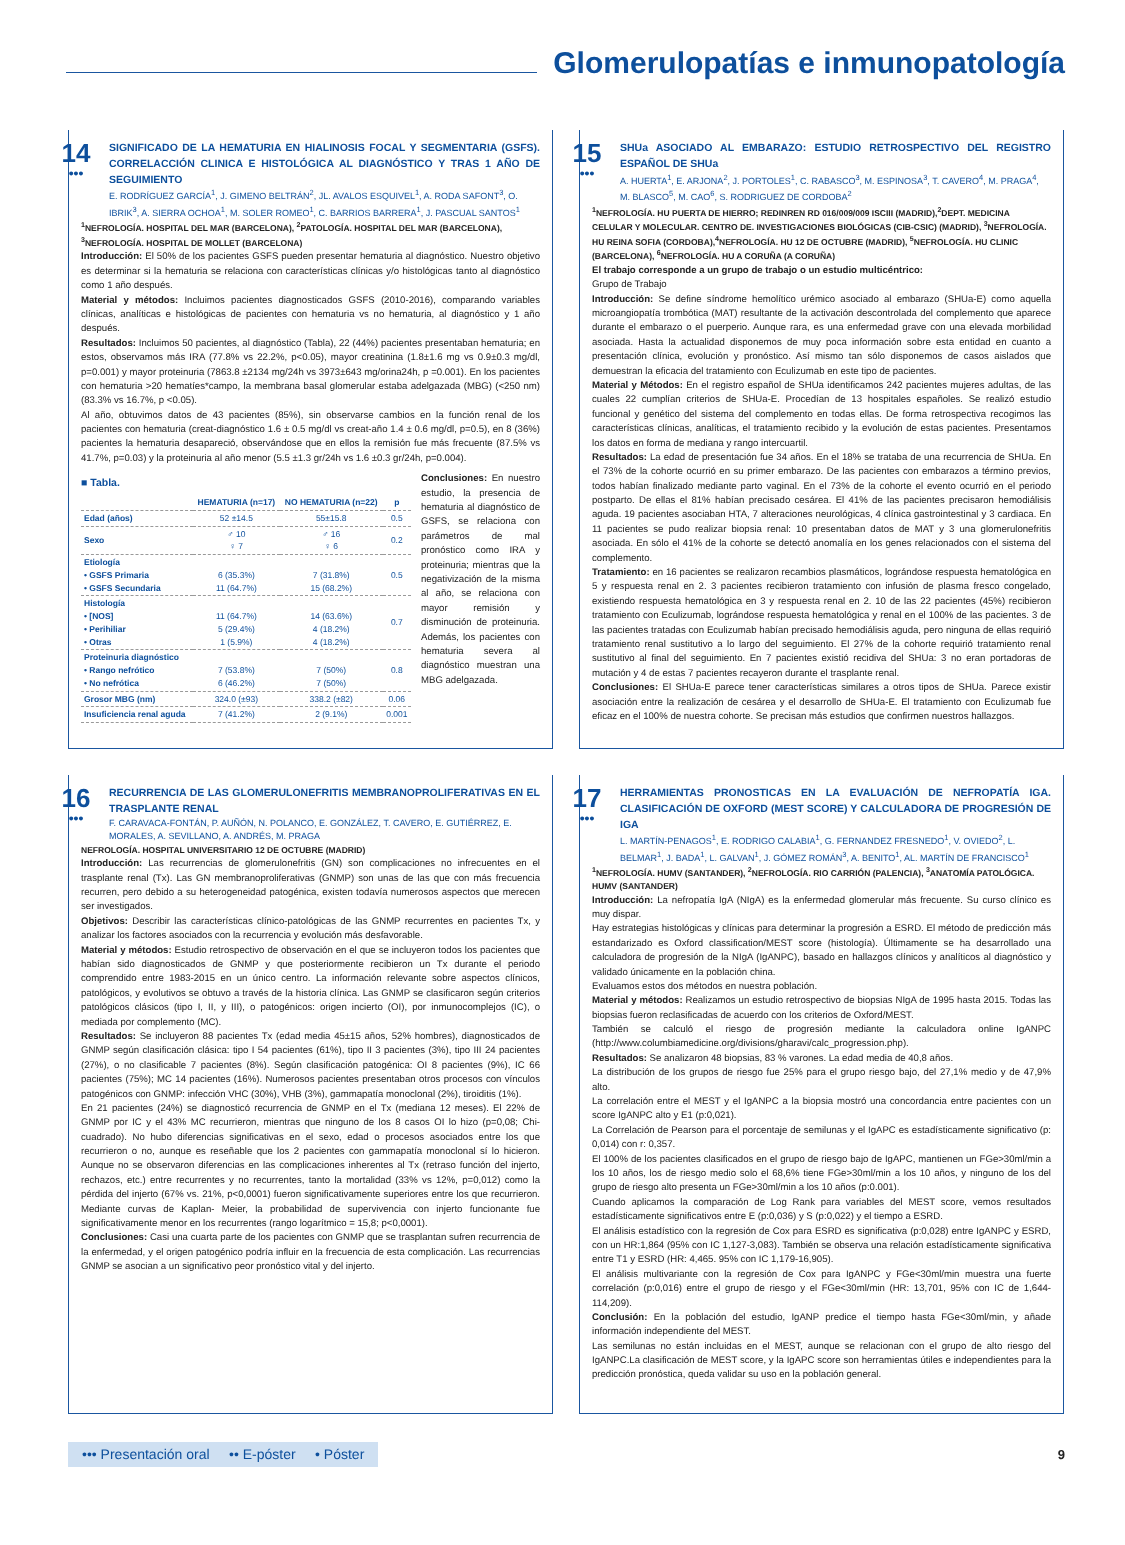Glomerulopatías e inmunopatología
14
•••
SIGNIFICADO DE LA HEMATURIA EN HIALINOSIS FOCAL Y SEGMENTARIA (GSFS). CORRELACCIÓN CLINICA E HISTOLÓGICA AL DIAGNÓSTICO Y TRAS 1 AÑO DE SEGUIMIENTO
E. RODRÍGUEZ GARCÍA<sup>1</sup>, J. GIMENO BELTRÁN<sup>2</sup>, JL. AVALOS ESQUIVEL<sup>1</sup>, A. RODA SAFONT<sup>3</sup>, O. IBRIK<sup>3</sup>, A. SIERRA OCHOA<sup>1</sup>, M. SOLER ROMEO<sup>1</sup>, C. BARRIOS BARRERA<sup>1</sup>, J. PASCUAL SANTOS<sup>1</sup>
<sup>1</sup> NEFROLOGÍA. HOSPITAL DEL MAR (BARCELONA), <sup>2</sup>PATOLOGÍA. HOSPITAL DEL MAR (BARCELONA), <sup>3</sup>NEFROLOGÍA. HOSPITAL DE MOLLET (BARCELONA)
Introducción: El 50% de los pacientes GSFS pueden presentar hematuria al diagnóstico. Nuestro objetivo es determinar si la hematuria se relaciona con características clínicas y/o histológicas tanto al diagnóstico como 1 año después.
Material y métodos: Incluimos pacientes diagnosticados GSFS (2010-2016), comparando variables clínicas, analíticas e histológicas de pacientes con hematuria vs no hematuria, al diagnóstico y 1 año después.
Resultados: Incluimos 50 pacientes, al diagnóstico (Tabla), 22 (44%) pacientes presentaban hematuria; en estos, observamos más IRA (77.8% vs 22.2%, p<0.05), mayor creatinina (1.8±1.6 mg vs 0.9±0.3 mg/dl, p=0.001) y mayor proteinuria (7863.8 ±2134 mg/24h vs 3973±643 mg/orina24h, p =0.001). En los pacientes con hematuria >20 hematíes*campo, la membrana basal glomerular estaba adelgazada (MBG) (<250 nm) (83.3% vs 16.7%, p <0.05).
Al año, obtuvimos datos de 43 pacientes (85%), sin observarse cambios en la función renal de los pacientes con hematuria (creat-diagnóstico 1.6 ± 0.5 mg/dl vs creat-año 1.4 ± 0.6 mg/dl, p=0.5), en 8 (36%) pacientes la hematuria desapareció, observándose que en ellos la remisión fue más frecuente (87.5% vs 41.7%, p=0.03) y la proteinuria al año menor (5.5 ±1.3 gr/24h vs 1.6 ±0.3 gr/24h, p=0.004).
■ Tabla.
| | HEMATURIA (n=17) | NO HEMATURIA (n=22) | p |
| --- | --- | --- | --- |
| Edad (años) | 52 ±14.5 | 55±15.8 | 0.5 |
| Sexo | ♂ 10 ♀ 7 | ♂ 16 ♀ 6 | 0.2 |
| Etiología • GSFS Primaria • GSFS Secundaria | 6 (35.3%) 11 (64.7%) | 7 (31.8%) 15 (68.2%) | 0.5 |
| Histología • [NOS] • Perihiliar • Otras | 11 (64.7%) 5 (29.4%) 1 (5.9%) | 14 (63.6%) 4 (18.2%) 4 (18.2%) | 0.7 |
| Proteinuria diagnóstico • Rango nefrótico • No nefrótica | 7 (53.8%) 6 (46.2%) | 7 (50%) 7 (50%) | 0.8 |
| Grosor MBG (nm) | 324.0 (±93) | 338.2 (±82) | 0.06 |
| Insuficiencia renal aguda | 7 (41.2%) | 2 (9.1%) | 0.001 |
Conclusiones: En nuestro estudio, la presencia de hematuria al diagnóstico de GSFS, se relaciona con parámetros de mal pronóstico como IRA y proteinuria; mientras que la negativización de la misma al año, se relaciona con mayor remisión y disminución de proteinuria. Además, los pacientes con hematuria severa al diagnóstico muestran una MBG adelgazada.
15
•••
SHUa ASOCIADO AL EMBARAZO: ESTUDIO RETROSPECTIVO DEL REGISTRO ESPAÑOL DE SHUa
A. HUERTA<sup>1</sup>, E. ARJONA<sup>2</sup>, J. PORTOLES<sup>1</sup>, C. RABASCO<sup>3</sup>, M. ESPINOSA<sup>3</sup>, T. CAVERO<sup>4</sup>, M. PRAGA<sup>4</sup>, M. BLASCO<sup>5</sup>, M. CAO<sup>6</sup>, S. RODRIGUEZ DE CORDOBA<sup>2</sup>
<sup>1</sup> NEFROLOGÍA. HU PUERTA DE HIERRO; REDINREN RD 016/009/009 ISCIII (MADRID),<sup>2</sup>DEPT. MEDICINA CELULAR Y MOLECULAR. CENTRO DE. INVESTIGACIONES BIOLÓGICAS (CIB-CSIC) (MADRID), <sup>3</sup>NEFROLOGÍA. HU REINA SOFIA (CORDOBA),<sup>4</sup>NEFROLOGÍA. HU 12 DE OCTUBRE (MADRID), <sup>5</sup>NEFROLOGÍA. HU CLINIC (BARCELONA), <sup>6</sup>NEFROLOGÍA. HU A CORUÑA (A CORUÑA)
El trabajo corresponde a un grupo de trabajo o un estudio multicéntrico:
Grupo de Trabajo
Introducción: Se define síndrome hemolítico urémico asociado al embarazo (SHUa-E) como aquella microangiopatía trombótica (MAT) resultante de la activación descontrolada del complemento que aparece durante el embarazo o el puerperio. Aunque rara, es una enfermedad grave con una elevada morbilidad asociada. Hasta la actualidad disponemos de muy poca información sobre esta entidad en cuanto a presentación clínica, evolución y pronóstico. Así mismo tan sólo disponemos de casos aislados que demuestran la eficacia del tratamiento con Eculizumab en este tipo de pacientes.
Material y Métodos: En el registro español de SHUa identificamos 242 pacientes mujeres adultas, de las cuales 22 cumplían criterios de SHUa-E. Procedían de 13 hospitales españoles. Se realizó estudio funcional y genético del sistema del complemento en todas ellas. De forma retrospectiva recogimos las características clínicas, analíticas, el tratamiento recibido y la evolución de estas pacientes. Presentamos los datos en forma de mediana y rango intercuartil.
Resultados: La edad de presentación fue 34 años. En el 18% se trataba de una recurrencia de SHUa. En el 73% de la cohorte ocurrió en su primer embarazo. De las pacientes con embarazos a término previos, todos habían finalizado mediante parto vaginal. En el 73% de la cohorte el evento ocurrió en el periodo postparto. De ellas el 81% habían precisado cesárea. El 41% de las pacientes precisaron hemodiálisis aguda. 19 pacientes asociaban HTA, 7 alteraciones neurológicas, 4 clínica gastrointestinal y 3 cardiaca. En 11 pacientes se pudo realizar biopsia renal: 10 presentaban datos de MAT y 3 una glomerulonefritis asociada. En sólo el 41% de la cohorte se detectó anomalía en los genes relacionados con el sistema del complemento.
Tratamiento: en 16 pacientes se realizaron recambios plasmáticos, lográndose respuesta hematológica en 5 y respuesta renal en 2. 3 pacientes recibieron tratamiento con infusión de plasma fresco congelado, existiendo respuesta hematológica en 3 y respuesta renal en 2. 10 de las 22 pacientes (45%) recibieron tratamiento con Eculizumab, lográndose respuesta hematológica y renal en el 100% de las pacientes. 3 de las pacientes tratadas con Eculizumab habían precisado hemodiálisis aguda, pero ninguna de ellas requirió tratamiento renal sustitutivo a lo largo del seguimiento. El 27% de la cohorte requirió tratamiento renal sustitutivo al final del seguimiento. En 7 pacientes existió recidiva del SHUa: 3 no eran portadoras de mutación y 4 de estas 7 pacientes recayeron durante el trasplante renal.
Conclusiones: El SHUa-E parece tener características similares a otros tipos de SHUa. Parece existir asociación entre la realización de cesárea y el desarrollo de SHUa-E. El tratamiento con Eculizumab fue eficaz en el 100% de nuestra cohorte. Se precisan más estudios que confirmen nuestros hallazgos.
16
•••
RECURRENCIA DE LAS GLOMERULONEFRITIS MEMBRANOPROLIFERATIVAS EN EL TRASPLANTE RENAL
F. CARAVACA-FONTÁN, P. AUÑÓN, N. POLANCO, E. GONZÁLEZ, T. CAVERO, E. GUTIÉRREZ, E. MORALES, A. SEVILLANO, A. ANDRÉS, M. PRAGA
NEFROLOGÍA. HOSPITAL UNIVERSITARIO 12 DE OCTUBRE (MADRID)
Introducción: Las recurrencias de glomerulonefritis (GN) son complicaciones no infrecuentes en el trasplante renal (Tx). Las GN membranoproliferativas (GNMP) son unas de las que con más frecuencia recurren, pero debido a su heterogeneidad patogénica, existen todavía numerosos aspectos que merecen ser investigados.
Objetivos: Describir las características clínico-patológicas de las GNMP recurrentes en pacientes Tx, y analizar los factores asociados con la recurrencia y evolución más desfavorable.
Material y métodos: Estudio retrospectivo de observación en el que se incluyeron todos los pacientes que habían sido diagnosticados de GNMP y que posteriormente recibieron un Tx durante el periodo comprendido entre 1983-2015 en un único centro. La información relevante sobre aspectos clínicos, patológicos, y evolutivos se obtuvo a través de la historia clínica. Las GNMP se clasificaron según criterios patológicos clásicos (tipo I, II, y III), o patogénicos: origen incierto (OI), por inmunocomplejos (IC), o mediada por complemento (MC).
Resultados: Se incluyeron 88 pacientes Tx (edad media 45±15 años, 52% hombres), diagnosticados de GNMP según clasificación clásica: tipo I 54 pacientes (61%), tipo II 3 pacientes (3%), tipo III 24 pacientes (27%), o no clasificable 7 pacientes (8%). Según clasificación patogénica: OI 8 pacientes (9%), IC 66 pacientes (75%); MC 14 pacientes (16%). Numerosos pacientes presentaban otros procesos con vínculos patogénicos con GNMP: infección VHC (30%), VHB (3%), gammapatía monoclonal (2%), tiroiditis (1%).
En 21 pacientes (24%) se diagnosticó recurrencia de GNMP en el Tx (mediana 12 meses). El 22% de GNMP por IC y el 43% MC recurrieron, mientras que ninguno de los 8 casos OI lo hizo (p=0,08; Chi-cuadrado). No hubo diferencias significativas en el sexo, edad o procesos asociados entre los que recurrieron o no, aunque es reseñable que los 2 pacientes con gammapatía monoclonal sí lo hicieron. Aunque no se observaron diferencias en las complicaciones inherentes al Tx (retraso función del injerto, rechazos, etc.) entre recurrentes y no recurrentes, tanto la mortalidad (33% vs 12%, p=0,012) como la pérdida del injerto (67% vs. 21%, p<0,0001) fueron significativamente superiores entre los que recurrieron. Mediante curvas de Kaplan- Meier, la probabilidad de supervivencia con injerto funcionante fue significativamente menor en los recurrentes (rango logarítmico = 15,8; p<0,0001).
Conclusiones: Casi una cuarta parte de los pacientes con GNMP que se trasplantan sufren recurrencia de la enfermedad, y el origen patogénico podría influir en la frecuencia de esta complicación. Las recurrencias GNMP se asocian a un significativo peor pronóstico vital y del injerto.
17
•••
HERRAMIENTAS PRONOSTICAS EN LA EVALUACIÓN DE NEFROPATÍA IGA. CLASIFICACIÓN DE OXFORD (MEST SCORE) Y CALCULADORA DE PROGRESIÓN DE IGA
L. MARTÍN-PENAGOS<sup>1</sup>, E. RODRIGO CALABIA<sup>1</sup>, G. FERNANDEZ FRESNEDO<sup>1</sup>, V. OVIEDO<sup>2</sup>, L. BELMAR<sup>1</sup>, J. BADA<sup>1</sup>, L. GALVAN<sup>1</sup>, J. GÓMEZ ROMÁN<sup>3</sup>, A. BENITO<sup>1</sup>, AL. MARTÍN DE FRANCISCO<sup>1</sup>
<sup>1</sup> NEFROLOGÍA. HUMV (SANTANDER), <sup>2</sup>NEFROLOGÍA. RIO CARRIÓN (PALENCIA), <sup>3</sup>ANATOMÍA PATOLÓGICA. HUMV (SANTANDER)
Introducción: La nefropatía IgA (NIgA) es la enfermedad glomerular más frecuente. Su curso clínico es muy dispar.
Hay estrategias histológicas y clínicas para determinar la progresión a ESRD. El método de predicción más estandarizado es Oxford classification/MEST score (histología). Últimamente se ha desarrollado una calculadora de progresión de la NIgA (IgANPC), basado en hallazgos clínicos y analíticos al diagnóstico y validado únicamente en la población china.
Evaluamos estos dos métodos en nuestra población.
Material y métodos: Realizamos un estudio retrospectivo de biopsias NIgA de 1995 hasta 2015. Todas las biopsias fueron reclasificadas de acuerdo con los criterios de Oxford/MEST.
También se calculó el riesgo de progresión mediante la calculadora online IgANPC (http://www.columbiamedicine.org/divisions/gharavi/calc_progression.php).
Resultados: Se analizaron 48 biopsias, 83 % varones. La edad media de 40,8 años.
La distribución de los grupos de riesgo fue 25% para el grupo riesgo bajo, del 27,1% medio y de 47,9% alto.
La correlación entre el MEST y el IgANPC a la biopsia mostró una concordancia entre pacientes con un score IgANPC alto y E1 (p:0,021).
La Correlación de Pearson para el porcentaje de semilunas y el IgAPC es estadísticamente significativo (p: 0,014) con r: 0,357.
El 100% de los pacientes clasificados en el grupo de riesgo bajo de IgAPC, mantienen un FGe>30ml/min a los 10 años, los de riesgo medio solo el 68,6% tiene FGe>30ml/min a los 10 años, y ninguno de los del grupo de riesgo alto presenta un FGe>30ml/min a los 10 años (p:0.001).
Cuando aplicamos la comparación de Log Rank para variables del MEST score, vemos resultados estadísticamente significativos entre E (p:0,036) y S (p:0,022) y el tiempo a ESRD.
El análisis estadístico con la regresión de Cox para ESRD es significativa (p:0,028) entre IgANPC y ESRD, con un HR:1,864 (95% con IC 1,127-3,083). También se observa una relación estadísticamente significativa entre T1 y ESRD (HR: 4,465. 95% con IC 1,179-16,905).
El análisis multivariante con la regresión de Cox para IgANPC y FGe<30ml/min muestra una fuerte correlación (p:0,016) entre el grupo de riesgo y el FGe<30ml/min (HR: 13,701, 95% con IC de 1,644-114,209).
Conclusión: En la población del estudio, IgANP predice el tiempo hasta FGe<30ml/min, y añade información independiente del MEST.
Las semilunas no están incluidas en el MEST, aunque se relacionan con el grupo de alto riesgo del IgANPC.La clasificación de MEST score, y la IgAPC score son herramientas útiles e independientes para la predicción pronóstica, queda validar su uso en la población general.
••• Presentación oral •• E-póster • Póster
9